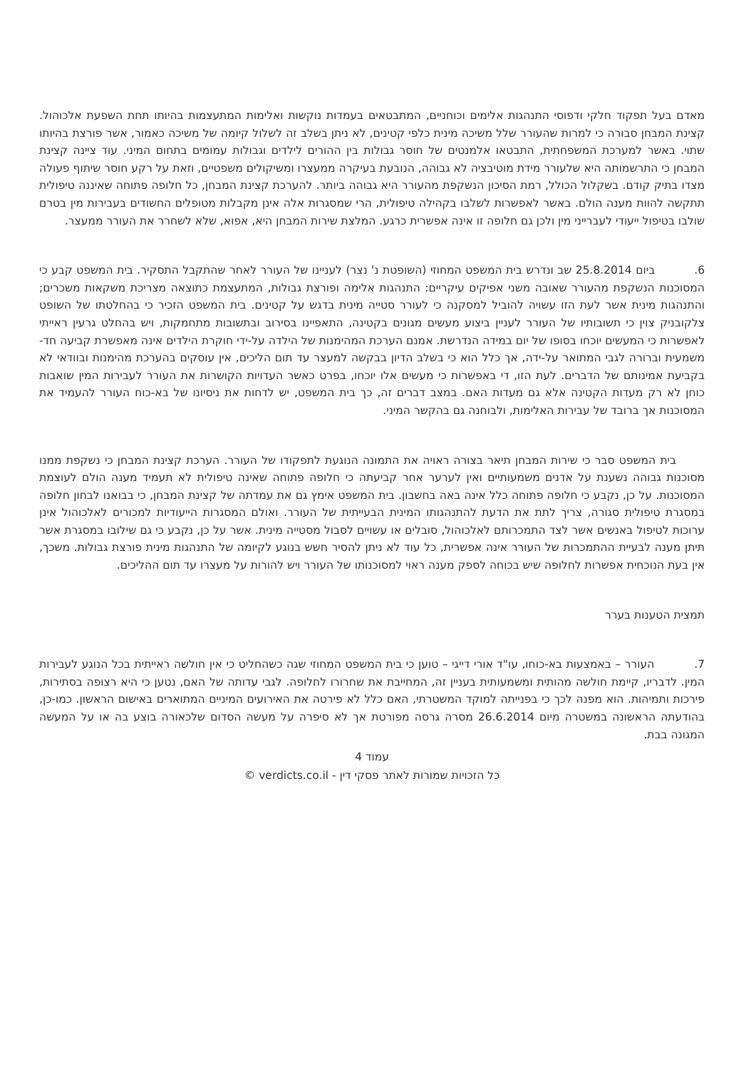מאדם בעל תפקוד חלקי ודפוסי התנהגות אלימים וכוחניים, המתבטאים בעמדות נוקשות ואלימות המתעצמות בהיותו תחת השפעת אלכוהול. קצינת המבחן סבורה כי למרות שהעורר שלל משיכה מינית כלפי קטינים, לא ניתן בשלב זה לשלול קיומה של משיכה כאמור, אשר פורצת בהיותו שתוי. באשר למערכת המשפחתית, התבטאו אלמנטים של חוסר גבולות בין ההורים לילדים וגבולות עמומים בתחום המיני. עוד ציינה קצינת המבחן כי התרשמותה היא שלעורר מידת מוטיבציה לא גבוהה, הנובעת בעיקרה ממעצרו ומשיקולים משפטיים, וזאת על רקע חוסר שיתוף פעולה מצדו בתיק קודם. בשקלול הכולל, רמת הסיכון הנשקפת מהעורר היא גבוהה ביותר. להערכת קצינת המבחן, כל חלופה פתוחה שאיננה טיפולית תתקשה להוות מענה הולם. באשר לאפשרות לשלבו בקהילה טיפולית, הרי שמסגרות אלה אינן מקבלות מטופלים החשודים בעבירות מין בטרם שולבו בטיפול ייעודי לעברייני מין ולכן גם חלופה זו אינה אפשרית כרגע. המלצת שירות המבחן היא, אפוא, שלא לשחרר את העורר ממעצר.
6. ביום 25.8.2014 שב ונדרש בית המשפט המחוזי (השופטת נ' נצר) לעניינו של העורר לאחר שהתקבל התסקיר. בית המשפט קבע כי המסוכנות הנשקפת מהעורר שאובה משני אפיקים עיקריים: התנהגות אלימה ופורצת גבולות, המתעצמת כתוצאה מצריכת משקאות משכרים; והתנהגות מינית אשר לעת הזו עשויה להוביל למסקנה כי לעורר סטייה מינית בדגש על קטינים. בית המשפט הזכיר כי בהחלטתו של השופט צלקובניק צוין כי תשובותיו של העורר לעניין ביצוע מעשים מגונים בקטינה, התאפיינו בסירוב ובתשובות מתחמקות, ויש בהחלט גרעין ראייתי לאפשרות כי המעשים יוכחו בסופו של יום במידה הנדרשת. אמנם הערכת המהימנות של הילדה על-ידי חוקרת הילדים אינה מאפשרת קביעה חד-משמעית וברורה לגבי המתואר על-ידה, אך כלל הוא כי בשלב הדיון בבקשה למעצר עד תום הליכים, אין עוסקים בהערכת מהימנות ובוודאי לא בקביעת אמינותם של הדברים. לעת הזו, די באפשרות כי מעשים אלו יוכחו, בפרט כאשר העדויות הקושרות את העורר לעבירות המין שואבות כוחן לא רק מעדות הקטינה אלא גם מעדות האם. במצב דברים זה, כך בית המשפט, יש לדחות את ניסיונו של בא-כוח העורר להעמיד את המסוכנות אך ברובד של עבירות האלימות, ולבוחנה גם בהקשר המיני.
בית המשפט סבר כי שירות המבחן תיאר בצורה ראויה את התמונה הנוגעת לתפקודו של העורר. הערכת קצינת המבחן כי נשקפת ממנו מסוכנות גבוהה נשענת על אדנים משמעותיים ואין לערער אחר קביעתה כי חלופה פתוחה שאינה טיפולית לא תעמיד מענה הולם לעוצמת המסוכנות. על כן, נקבע כי חלופה פתוחה כלל אינה באה בחשבון. בית המשפט אימץ גם את עמדתה של קצינת המבחן, כי בבואנו לבחון חלופה במסגרת טיפולית סגורה, צריך לתת את הדעת להתנהגותו המינית הבעייתית של העורר. ואולם המסגרות הייעודיות למכורים לאלכוהול אינן ערוכות לטיפול באנשים אשר לצד התמכרותם לאלכוהול, סובלים או עשויים לסבול מסטייה מינית. אשר על כן, נקבע כי גם שילובו במסגרת אשר תיתן מענה לבעיית ההתמכרות של העורר אינה אפשרית, כל עוד לא ניתן להסיר חשש בנוגע לקיומה של התנהגות מינית פורצת גבולות. משכך, אין בעת הנוכחית אפשרות לחלופה שיש בכוחה לספק מענה ראוי למסוכנותו של העורר ויש להורות על מעצרו עד תום ההליכים.
תמצית הטענות בערר
7. העורר – באמצעות בא-כוחו, עו"ד אורי דייגי – טוען כי בית המשפט המחוזי שגה כשהחליט כי אין חולשה ראייתית בכל הנוגע לעבירות המין. לדבריו, קיימת חולשה מהותית ומשמעותית בעניין זה, המחייבת את שחרורו לחלופה. לגבי עדותה של האם, נטען כי היא רצופה בסתירות, פירכות ותמיהות. הוא מפנה לכך כי בפנייתה למוקד המשטרתי, האם כלל לא פירטה את האירועים המיניים המתוארים באישום הראשון. כמו-כן, בהודעתה הראשונה במשטרה מיום 26.6.2014 מסרה גרסה מפורטת אך לא סיפרה על מעשה הסדום שלכאורה בוצע בה או על המעשה המגונה בבת.
עמוד 4
כל הזכויות שמורות לאתר פסקי דין - verdicts.co.il ©